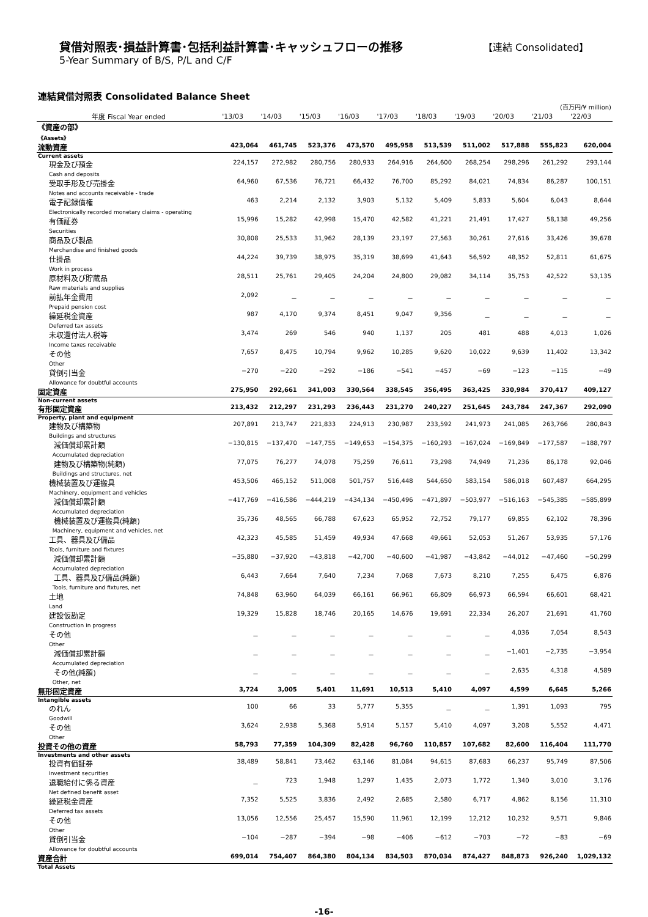貸借対照表･損益計算書･包括利益計算書･キャッシュフローの推移
5-Year Summary of B/S, P/L and C/F
【連結 Consolidated】
連結貸借対照表 Consolidated Balance Sheet
(百万円/¥ million)
| 年度 Fiscal Year ended | '13/03 | '14/03 | '15/03 | '16/03 | '17/03 | '18/03 | '19/03 | '20/03 | '21/03 | '22/03 |
| --- | --- | --- | --- | --- | --- | --- | --- | --- | --- | --- |
| 《資産の部》 《Assets》 | | | | | | | | | | |
| 流動資産 | 423,064 | 461,745 | 523,376 | 473,570 | 495,958 | 513,539 | 511,002 | 517,888 | 555,823 | 620,004 |
| Current assets | | | | | | | | | | |
| 現金及び預金 Cash and deposits | 224,157 | 272,982 | 280,756 | 280,933 | 264,916 | 264,600 | 268,254 | 298,296 | 261,292 | 293,144 |
| 受取手形及び売掛金 Notes and accounts receivable - trade | 64,960 | 67,536 | 76,721 | 66,432 | 76,700 | 85,292 | 84,021 | 74,834 | 86,287 | 100,151 |
| 電子記録債権 Electronically recorded monetary claims - operating | 463 | 2,214 | 2,132 | 3,903 | 5,132 | 5,409 | 5,833 | 5,604 | 6,043 | 8,644 |
| 有価証券 Securities | 15,996 | 15,282 | 42,998 | 15,470 | 42,582 | 41,221 | 21,491 | 17,427 | 58,138 | 49,256 |
| 商品及び製品 Merchandise and finished goods | 30,808 | 25,533 | 31,962 | 28,139 | 23,197 | 27,563 | 30,261 | 27,616 | 33,426 | 39,678 |
| 仕掛品 Work in process | 44,224 | 39,739 | 38,975 | 35,319 | 38,699 | 41,643 | 56,592 | 48,352 | 52,811 | 61,675 |
| 原材料及び貯蔵品 Raw materials and supplies | 28,511 | 25,761 | 29,405 | 24,204 | 24,800 | 29,082 | 34,114 | 35,753 | 42,522 | 53,135 |
| 前払年金費用 Prepaid pension cost | 2,092 | － | － | － | － | － | － | － | － | － |
| 繰延税金資産 Deferred tax assets | 987 | 4,170 | 9,374 | 8,451 | 9,047 | 9,356 | － | － | － | － |
| 未収還付法人税等 Income taxes receivable | 3,474 | 269 | 546 | 940 | 1,137 | 205 | 481 | 488 | 4,013 | 1,026 |
| その他 Other | 7,657 | 8,475 | 10,794 | 9,962 | 10,285 | 9,620 | 10,022 | 9,639 | 11,402 | 13,342 |
| 貸倒引当金 Allowance for doubtful accounts | −270 | −220 | −292 | −186 | −541 | −457 | −69 | −123 | −115 | −49 |
| 固定資産 | 275,950 | 292,661 | 341,003 | 330,564 | 338,545 | 356,495 | 363,425 | 330,984 | 370,417 | 409,127 |
| Non-current assets | | | | | | | | | | |
| 有形固定資産 | 213,432 | 212,297 | 231,293 | 236,443 | 231,270 | 240,227 | 251,645 | 243,784 | 247,367 | 292,090 |
| Property, plant and equipment | | | | | | | | | | |
| 建物及び構築物 Buildings and structures | 207,891 | 213,747 | 221,833 | 224,913 | 230,987 | 233,592 | 241,973 | 241,085 | 263,766 | 280,843 |
| 減価償却累計額 Accumulated depreciation | −130,815 | −137,470 | −147,755 | −149,653 | −154,375 | −160,293 | −167,024 | −169,849 | −177,587 | −188,797 |
| 建物及び構築物(純額) Buildings and structures, net | 77,075 | 76,277 | 74,078 | 75,259 | 76,611 | 73,298 | 74,949 | 71,236 | 86,178 | 92,046 |
| 機械装置及び運搬具 Machinery, equipment and vehicles | 453,506 | 465,152 | 511,008 | 501,757 | 516,448 | 544,650 | 583,154 | 586,018 | 607,487 | 664,295 |
| 減価償却累計額 Accumulated depreciation | −417,769 | −416,586 | −444,219 | −434,134 | −450,496 | −471,897 | −503,977 | −516,163 | −545,385 | −585,899 |
| 機械装置及び運搬具(純額) Machinery, equipment and vehicles, net | 35,736 | 48,565 | 66,788 | 67,623 | 65,952 | 72,752 | 79,177 | 69,855 | 62,102 | 78,396 |
| 工具、器具及び備品 Tools, furniture and fixtures | 42,323 | 45,585 | 51,459 | 49,934 | 47,668 | 49,661 | 52,053 | 51,267 | 53,935 | 57,176 |
| 減価償却累計額 Accumulated depreciation | −35,880 | −37,920 | −43,818 | −42,700 | −40,600 | −41,987 | −43,842 | −44,012 | −47,460 | −50,299 |
| 工具、器具及び備品(純額) Tools, furniture and fixtures, net | 6,443 | 7,664 | 7,640 | 7,234 | 7,068 | 7,673 | 8,210 | 7,255 | 6,475 | 6,876 |
| 土地 Land | 74,848 | 63,960 | 64,039 | 66,161 | 66,961 | 66,809 | 66,973 | 66,594 | 66,601 | 68,421 |
| 建設仮勘定 Construction in progress | 19,329 | 15,828 | 18,746 | 20,165 | 14,676 | 19,691 | 22,334 | 26,207 | 21,691 | 41,760 |
| その他 Other | － | － | － | － | － | － | － | 4,036 | 7,054 | 8,543 |
| 減価償却累計額 Accumulated depreciation | － | － | － | － | － | － | － | −1,401 | −2,735 | −3,954 |
| その他(純額) Other, net | － | － | － | － | － | － | － | 2,635 | 4,318 | 4,589 |
| 無形固定資産 | 3,724 | 3,005 | 5,401 | 11,691 | 10,513 | 5,410 | 4,097 | 4,599 | 6,645 | 5,266 |
| Intangible assets | | | | | | | | | | |
| のれん Goodwill | 100 | 66 | 33 | 5,777 | 5,355 | － | － | 1,391 | 1,093 | 795 |
| その他 Other | 3,624 | 2,938 | 5,368 | 5,914 | 5,157 | 5,410 | 4,097 | 3,208 | 5,552 | 4,471 |
| 投資その他の資産 | 58,793 | 77,359 | 104,309 | 82,428 | 96,760 | 110,857 | 107,682 | 82,600 | 116,404 | 111,770 |
| Investments and other assets | | | | | | | | | | |
| 投資有価証券 Investment securities | 38,489 | 58,841 | 73,462 | 63,146 | 81,084 | 94,615 | 87,683 | 66,237 | 95,749 | 87,506 |
| 退職給付に係る資産 Net defined benefit asset | － | 723 | 1,948 | 1,297 | 1,435 | 2,073 | 1,772 | 1,340 | 3,010 | 3,176 |
| 繰延税金資産 Deferred tax assets | 7,352 | 5,525 | 3,836 | 2,492 | 2,685 | 2,580 | 6,717 | 4,862 | 8,156 | 11,310 |
| その他 Other | 13,056 | 12,556 | 25,457 | 15,590 | 11,961 | 12,199 | 12,212 | 10,232 | 9,571 | 9,846 |
| 貸倒引当金 Allowance for doubtful accounts | −104 | −287 | −394 | −98 | −406 | −612 | −703 | −72 | −83 | −69 |
| 資産合計 | 699,014 | 754,407 | 864,380 | 804,134 | 834,503 | 870,034 | 874,427 | 848,873 | 926,240 | 1,029,132 |
| Total Assets | | | | | | | | | | |
-16-